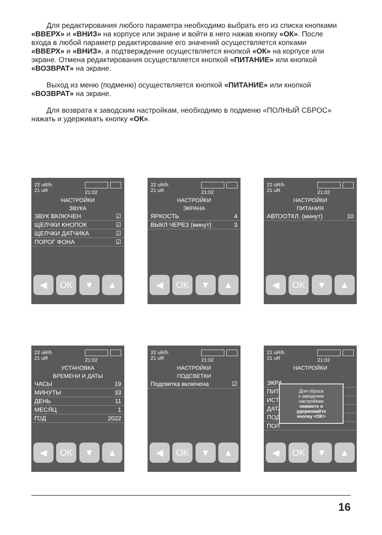Для редактирования любого параметра необходимо выбрать его из списка кнопками «ВВЕРХ» и «ВНИЗ» на корпусе или экране и войти в него нажав кнопку «ОК». После входа в любой параметр редактирование его значений осуществляется копками «ВВЕРХ» и «ВНИЗ», а подтверждение осуществляется кнопкой «ОК» на корпусе или экране. Отмена редактирования осуществляется кнопкой «ПИТАНИЕ» или кнопкой «ВОЗВРАТ» на экране.
Выход из меню (подменю) осуществляется кнопкой «ПИТАНИЕ» или кнопкой «ВОЗВРАТ» на экране.
Для возврата к заводским настройкам, необходимо в подменю «ПОЛНЫЙ СБРОС» нажать и удерживать кнопку «ОК».
22 uR/h
21 uR
21:02
НАСТРОЙКИ
ЗВУКА
ЗВУК ВКЛЮЧЕН ☑
ЩЕЛЧКИ КНОПОК ☑
ЩЕЛЧКИ ДАТЧИКА ☑
ПОРОГ ФОНА ☑
◀ OK ▼ ▲
22 uR/h
21 uR
21:02
НАСТРОЙКИ
ЭКРАНА
ЯРКОСТЬ 4
ВЫКЛ ЧЕРЕЗ (минут) 3
◀ OK ▼ ▲
22 uR/h
21 uR
21:02
НАСТРОЙКИ
ПИТАНИЯ
АВТООТКЛ. (минут) 10
◀ OK ▼ ▲
22 uR/h
21 uR
21:02
УСТАНОВКА
ВРЕМЕНИ И ДАТЫ
ЧАСЫ 19
МИНУТЫ 33
ДЕНЬ 11
МЕСЯЦ 1
ГОД 2022
◀ OK ▼ ▲
22 uR/h
21 uR
21:02
НАСТРОЙКИ
ПОДСВЕТКИ
Подсветка включена ☑
◀ OK ▼ ▲
22 uR/h
21 uR
21:02
НАСТРОЙКИ
ЭКРА
ПИТА
ИСТО
ДАТА
ПОД
ПОЛ
Для сброса
к заводским
настройкам
нажмите и
удерживайте
кнопку <ОК>
◀ OK ▼ ▲
16